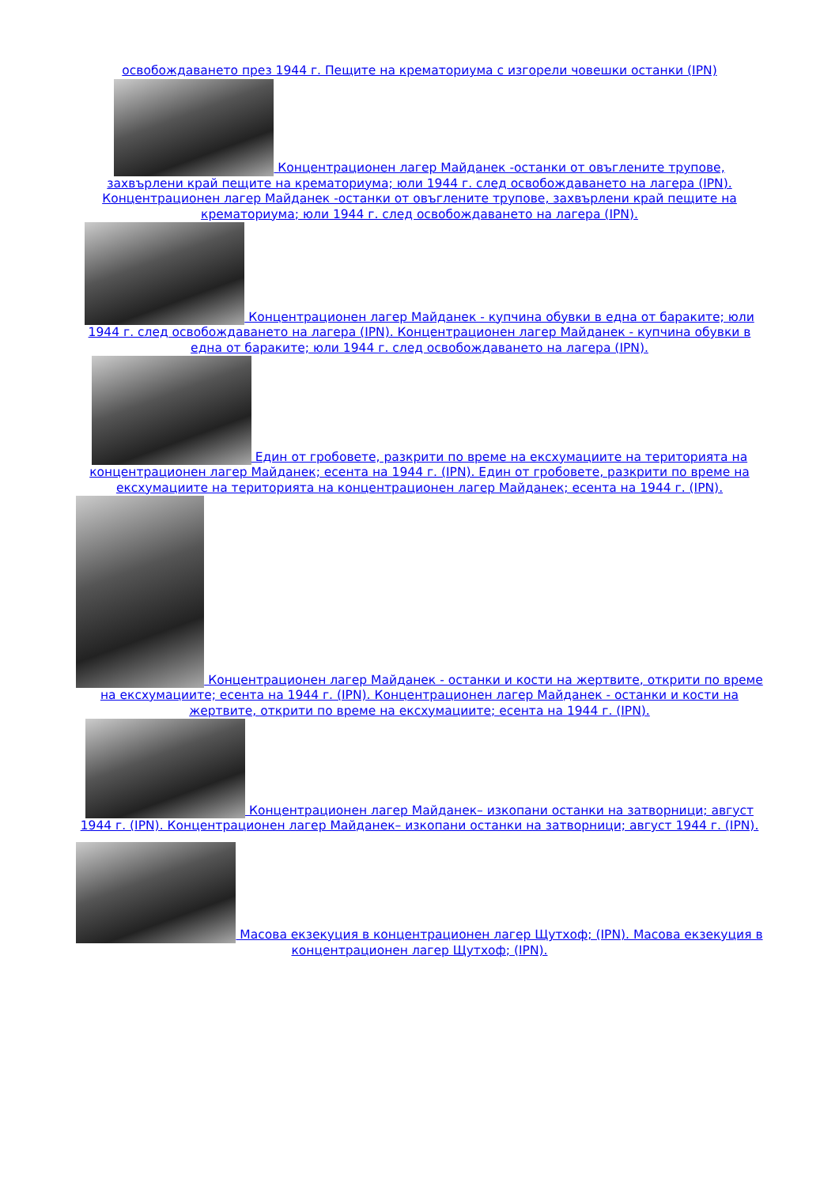освобождаването през 1944 г. Пещите на крематориума с изгорели човешки останки (IPN)
Концентрационен лагер Майданек -останки от овъглените трупове, захвърлени край пещите на крематориума; юли 1944 г. след освобождаването на лагера (IPN). Концентрационен лагер Майданек -останки от овъглените трупове, захвърлени край пещите на крематориума; юли 1944 г. след освобождаването на лагера (IPN).
Концентрационен лагер Майданек - купчина обувки в една от бараките; юли 1944 г. след освобождаването на лагера (IPN). Концентрационен лагер Майданек - купчина обувки в една от бараките; юли 1944 г. след освобождаването на лагера (IPN).
Един от гробовете, разкрити по време на ексхумациите на територията на концентрационен лагер Майданек; есента на 1944 г. (IPN). Един от гробовете, разкрити по време на ексхумациите на територията на концентрационен лагер Майданек; есента на 1944 г. (IPN).
Концентрационен лагер Майданек - останки и кости на жертвите, открити по време на ексхумациите; есента на 1944 г. (IPN). Концентрационен лагер Майданек - останки и кости на жертвите, открити по време на ексхумациите; есента на 1944 г. (IPN).
Концентрационен лагер Майданек– изкопани останки на затворници; август 1944 г. (IPN). Концентрационен лагер Майданек– изкопани останки на затворници; август 1944 г. (IPN).
Масова екзекуция в концентрационен лагер Щутхоф; (IPN). Масова екзекуция в концентрационен лагер Щутхоф; (IPN).